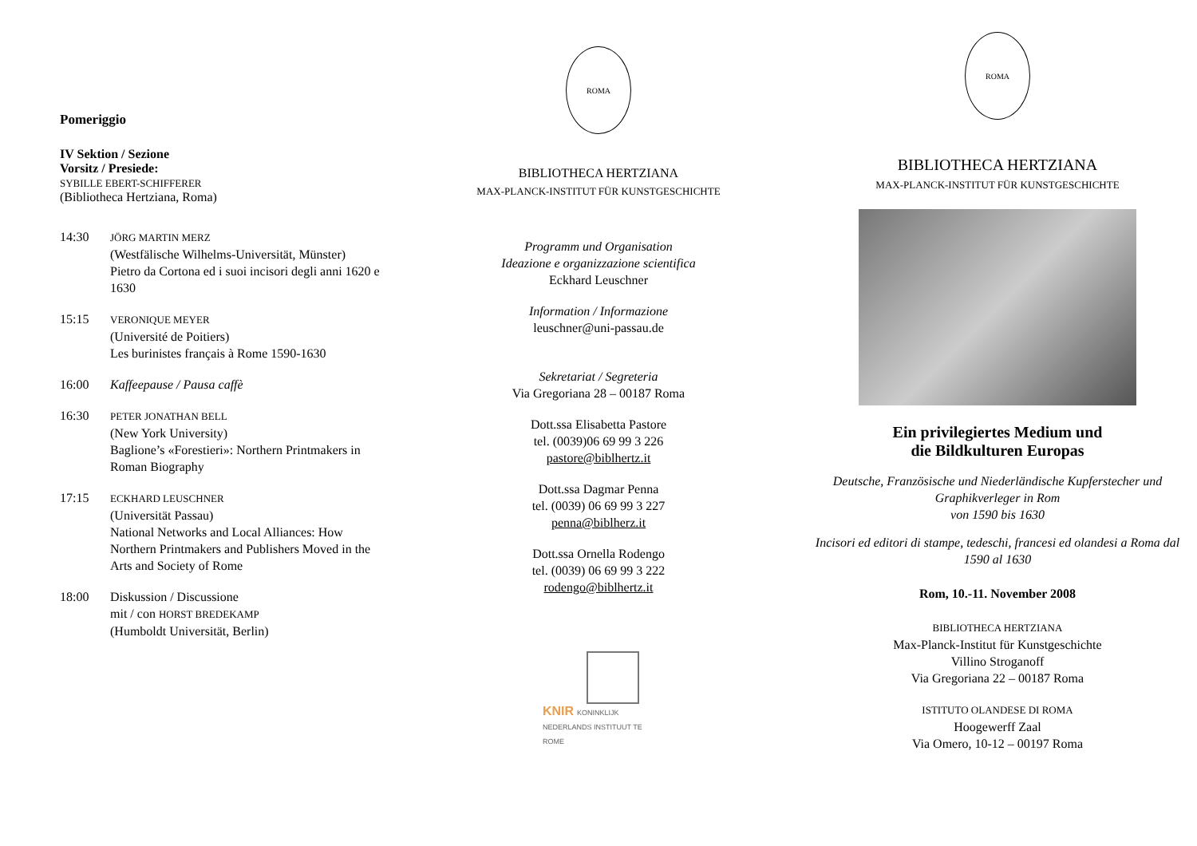Pomeriggio
IV Sektion / Sezione
Vorsitz / Presiede:
SYBILLE EBERT-SCHIFFERER
(Bibliotheca Hertziana, Roma)
14:30 JÖRG MARTIN MERZ
(Westfälische Wilhelms-Universität, Münster)
Pietro da Cortona ed i suoi incisori degli anni 1620 e 1630
15:15 VERONIQUE MEYER
(Université de Poitiers)
Les burinistes français à Rome 1590-1630
16:00 Kaffeepause / Pausa caffè
16:30 PETER JONATHAN BELL
(New York University)
Baglione’s «Forestieri»: Northern Printmakers in Roman Biography
17:15 ECKHARD LEUSCHNER
(Universität Passau)
National Networks and Local Alliances: How Northern Printmakers and Publishers Moved in the Arts and Society of Rome
18:00 Diskussion / Discussione
mit / con HORST BREDEKAMP
(Humboldt Universität, Berlin)
ROMA
BIBLIOTHECA HERTZIANA
MAX-PLANCK-INSTITUT FÜR KUNSTGESCHICHTE
Programm und Organisation
Ideazione e organizzazione scientifica
Eckhard Leuschner
Information / Informazione
leuschner@uni-passau.de
Sekretariat / Segreteria
Via Gregoriana 28 – 00187 Roma
Dott.ssa Elisabetta Pastore
tel. (0039)06 69 99 3 226
pastore@biblhertz.it
Dott.ssa Dagmar Penna
tel. (0039) 06 69 99 3 227
penna@biblherz.it
Dott.ssa Ornella Rodengo
tel. (0039) 06 69 99 3 222
rodengo@biblhertz.it
KNIR KONINKLIJK NEDERLANDS INSTITUUT TE ROME
ROMA
BIBLIOTHECA HERTZIANA
MAX-PLANCK-INSTITUT FÜR KUNSTGESCHICHTE
Ein privilegiertes Medium und
die Bildkulturen Europas
Deutsche, Französische und Niederländische Kupferstecher und Graphikverleger in Rom
von 1590 bis 1630
Incisori ed editori di stampe, tedeschi, francesi ed olandesi a Roma dal 1590 al 1630
Rom, 10.-11. November 2008
BIBLIOTHECA HERTZIANA
Max-Planck-Institut für Kunstgeschichte
Villino Stroganoff
Via Gregoriana 22 – 00187 Roma
ISTITUTO OLANDESE DI ROMA
Hoogewerff Zaal
Via Omero, 10-12 – 00197 Roma